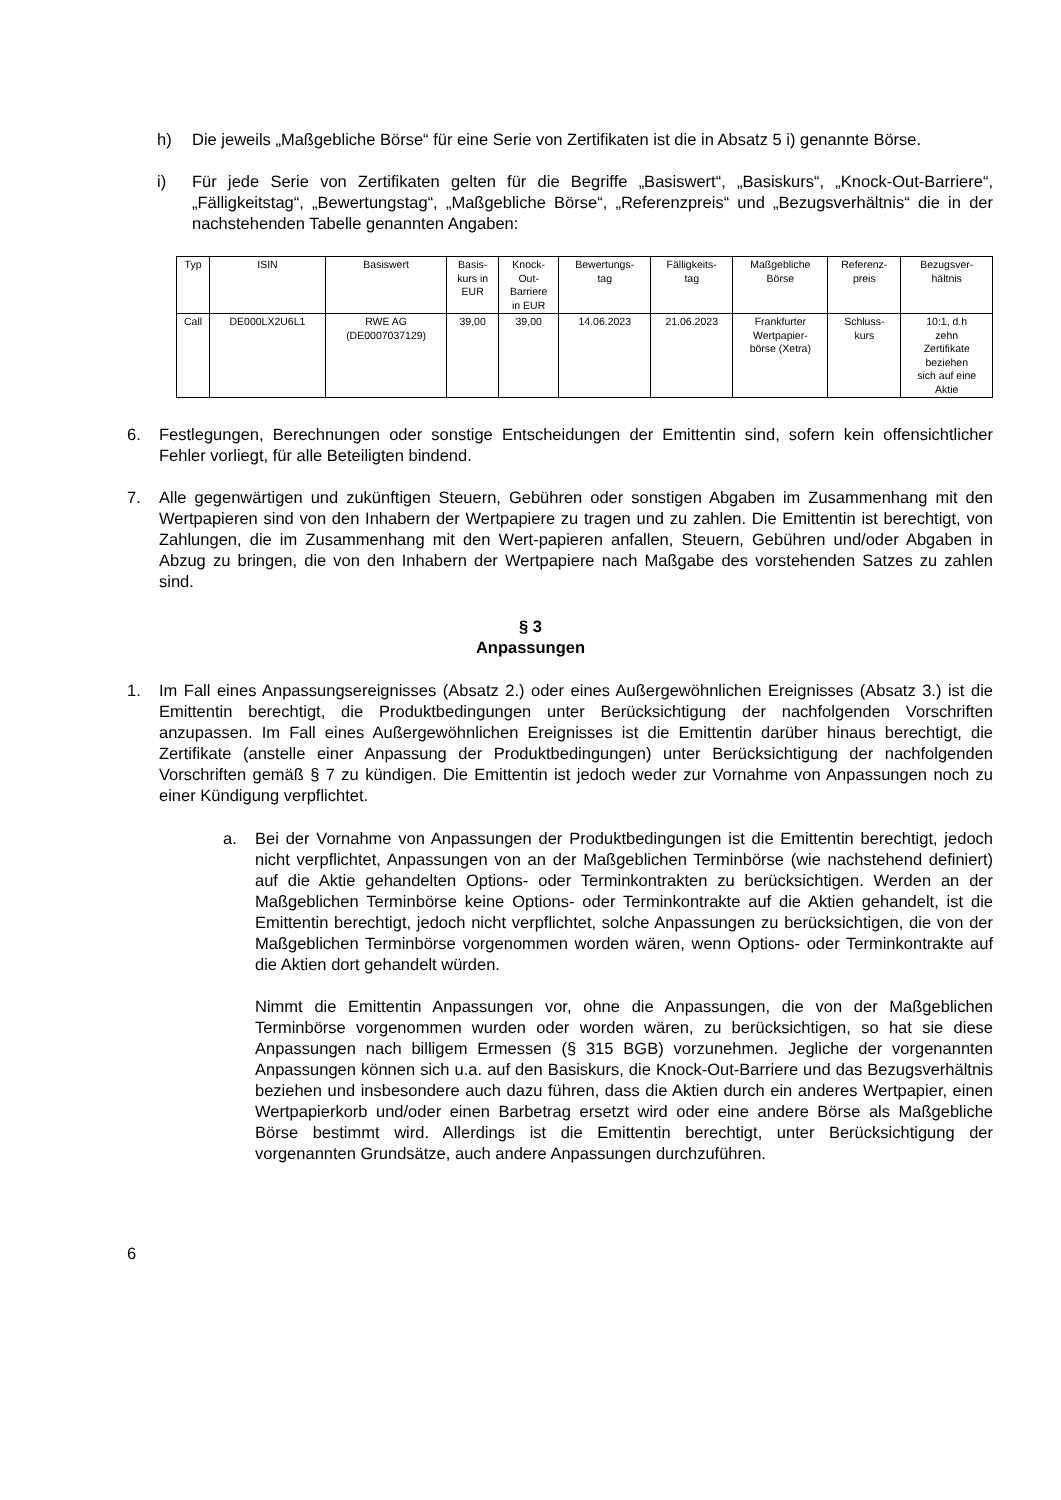h) Die jeweils „Maßgebliche Börse“ für eine Serie von Zertifikaten ist die in Absatz 5 i) genannte Börse.
i) Für jede Serie von Zertifikaten gelten für die Begriffe „Basiswert“, „Basiskurs“, „Knock-Out-Barriere“, „Fälligkeitstag“, „Bewertungstag“, „Maßgebliche Börse“, „Referenzpreis“ und „Bezugsverhältnis“ die in der nachstehenden Tabelle genannten Angaben:
| Typ | ISIN | Basiswert | Basis- kurs in EUR | Knock- Out- Barriere in EUR | Bewertungs- tag | Fälligkeits- tag | Maßgebliche Börse | Referenz- preis | Bezugsver- hältnis |
| --- | --- | --- | --- | --- | --- | --- | --- | --- | --- |
| Call | DE000LX2U6L1 | RWE AG (DE0007037129) | 39,00 | 39,00 | 14.06.2023 | 21.06.2023 | Frankfurter Wertpapier- börse (Xetra) | Schluss- kurs | 10:1, d.h zehn Zertifikate beziehen sich auf eine Aktie |
6. Festlegungen, Berechnungen oder sonstige Entscheidungen der Emittentin sind, sofern kein offensichtlicher Fehler vorliegt, für alle Beteiligten bindend.
7. Alle gegenwärtigen und zukünftigen Steuern, Gebühren oder sonstigen Abgaben im Zusammenhang mit den Wertpapieren sind von den Inhabern der Wertpapiere zu tragen und zu zahlen. Die Emittentin ist berechtigt, von Zahlungen, die im Zusammenhang mit den Wert-papieren anfallen, Steuern, Gebühren und/oder Abgaben in Abzug zu bringen, die von den Inhabern der Wertpapiere nach Maßgabe des vorstehenden Satzes zu zahlen sind.
§ 3
Anpassungen
1. Im Fall eines Anpassungsereignisses (Absatz 2.) oder eines Außergewöhnlichen Ereignisses (Absatz 3.) ist die Emittentin berechtigt, die Produktbedingungen unter Berücksichtigung der nachfolgenden Vorschriften anzupassen. Im Fall eines Außergewöhnlichen Ereignisses ist die Emittentin darüber hinaus berechtigt, die Zertifikate (anstelle einer Anpassung der Produktbedingungen) unter Berücksichtigung der nachfolgenden Vorschriften gemäß § 7 zu kündigen. Die Emittentin ist jedoch weder zur Vornahme von Anpassungen noch zu einer Kündigung verpflichtet.
a. Bei der Vornahme von Anpassungen der Produktbedingungen ist die Emittentin berechtigt, jedoch nicht verpflichtet, Anpassungen von an der Maßgeblichen Terminbörse (wie nachstehend definiert) auf die Aktie gehandelten Options- oder Terminkontrakten zu berücksichtigen. Werden an der Maßgeblichen Terminbörse keine Options- oder Terminkontrakte auf die Aktien gehandelt, ist die Emittentin berechtigt, jedoch nicht verpflichtet, solche Anpassungen zu berücksichtigen, die von der Maßgeblichen Terminbörse vorgenommen worden wären, wenn Options- oder Terminkontrakte auf die Aktien dort gehandelt würden.
Nimmt die Emittentin Anpassungen vor, ohne die Anpassungen, die von der Maßgeblichen Terminbörse vorgenommen wurden oder worden wären, zu berücksichtigen, so hat sie diese Anpassungen nach billigem Ermessen (§ 315 BGB) vorzunehmen. Jegliche der vorgenannten Anpassungen können sich u.a. auf den Basiskurs, die Knock-Out-Barriere und das Bezugsverhältnis beziehen und insbesondere auch dazu führen, dass die Aktien durch ein anderes Wertpapier, einen Wertpapierkorb und/oder einen Barbetrag ersetzt wird oder eine andere Börse als Maßgebliche Börse bestimmt wird. Allerdings ist die Emittentin berechtigt, unter Berücksichtigung der vorgenannten Grundsätze, auch andere Anpassungen durchzuführen.
6